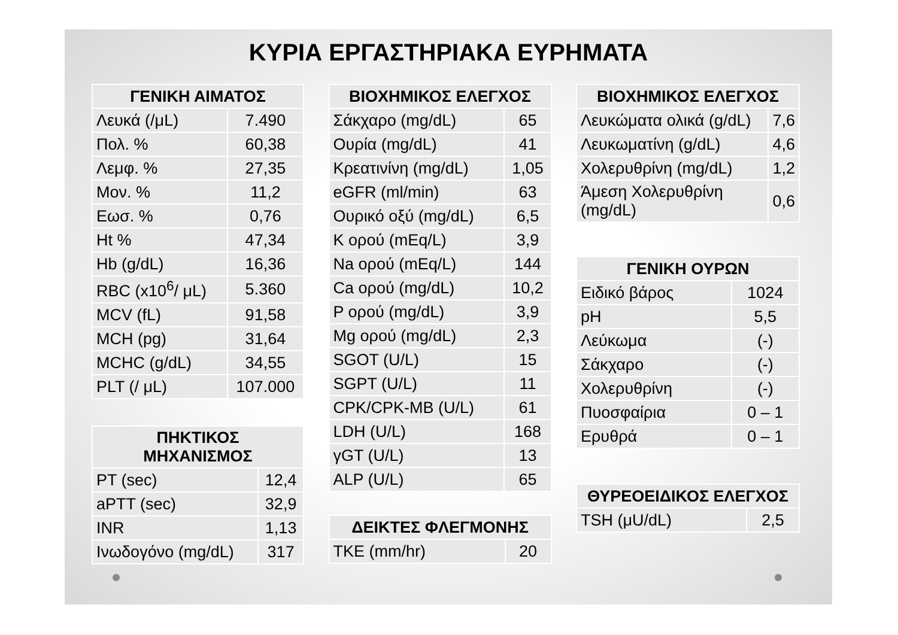ΚΥΡΙΑ ΕΡΓΑΣΤΗΡΙΑΚΑ ΕΥΡΗΜΑΤΑ
| ΓΕΝΙΚΗ ΑΙΜΑΤΟΣ | |
| --- | --- |
| Λευκά (/μL) | 7.490 |
| Πολ. % | 60,38 |
| Λεμφ. % | 27,35 |
| Μον. % | 11,2 |
| Εωσ. % | 0,76 |
| Ht % | 47,34 |
| Hb (g/dL) | 16,36 |
| RBC (x10<sup>6</sup>/ μL) | 5.360 |
| MCV (fL) | 91,58 |
| MCH (pg) | 31,64 |
| MCHC (g/dL) | 34,55 |
| PLT (/ μL) | 107.000 |
| ΠΗΚΤΙΚΟΣ ΜΗΧΑΝΙΣΜΟΣ | |
| --- | --- |
| PT (sec) | 12,4 |
| aPTT (sec) | 32,9 |
| INR | 1,13 |
| Ινωδογόνο (mg/dL) | 317 |
| ΒΙΟΧΗΜΙΚΟΣ ΕΛΕΓΧΟΣ | |
| --- | --- |
| Σάκχαρο (mg/dL) | 65 |
| Ουρία (mg/dL) | 41 |
| Κρεατινίνη (mg/dL) | 1,05 |
| eGFR (ml/min) | 63 |
| Ουρικό οξύ (mg/dL) | 6,5 |
| K ορού (mEq/L) | 3,9 |
| Na ορού (mEq/L) | 144 |
| Ca ορού (mg/dL) | 10,2 |
| P ορού (mg/dL) | 3,9 |
| Mg ορού (mg/dL) | 2,3 |
| SGOT (U/L) | 15 |
| SGPT (U/L) | 11 |
| CPK/CPK-MB (U/L) | 61 |
| LDH (U/L) | 168 |
| γGT (U/L) | 13 |
| ALP (U/L) | 65 |
| ΔΕΙΚΤΕΣ ΦΛΕΓΜΟΝΗΣ | |
| --- | --- |
| ΤΚΕ (mm/hr) | 20 |
| ΒΙΟΧΗΜΙΚΟΣ ΕΛΕΓΧΟΣ | |
| --- | --- |
| Λευκώματα ολικά (g/dL) | 7,6 |
| Λευκωματίνη (g/dL) | 4,6 |
| Χολερυθρίνη (mg/dL) | 1,2 |
| Άμεση Χολερυθρίνη (mg/dL) | 0,6 |
| ΓΕΝΙΚΗ ΟΥΡΩΝ | |
| --- | --- |
| Ειδικό βάρος | 1024 |
| pH | 5,5 |
| Λεύκωμα | (-) |
| Σάκχαρο | (-) |
| Χολερυθρίνη | (-) |
| Πυοσφαίρια | 0 – 1 |
| Ερυθρά | 0 – 1 |
| ΘΥΡΕΟΕΙΔΙΚΟΣ ΕΛΕΓΧΟΣ | |
| --- | --- |
| TSH (μU/dL) | 2,5 |